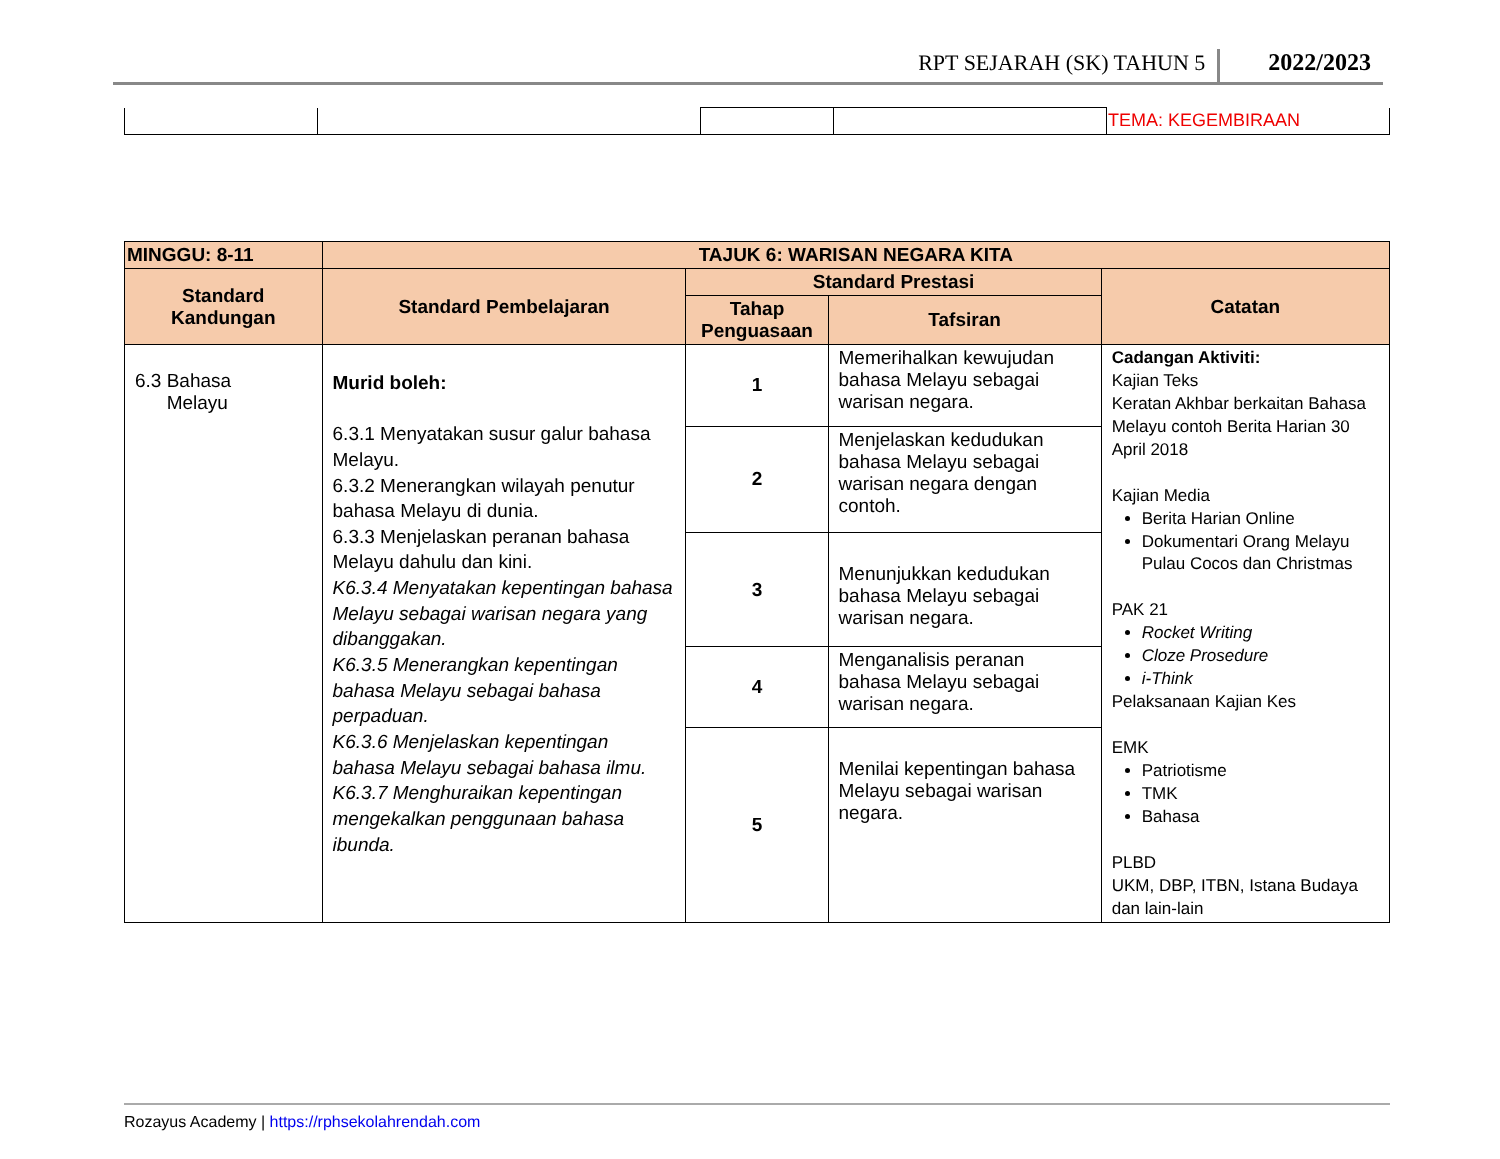RPT SEJARAH (SK) TAHUN 5 2022/2023
| | | | | TEMA: KEGEMBIRAAN |
| MINGGU: 8-11 | TAJUK 6: WARISAN NEGARA KITA | | | |
| --- | --- | --- | --- | --- |
| Standard Kandungan | Standard Pembelajaran | Standard Prestasi | | Catatan |
| | | Tahap Penguasaan | Tafsiran | |
| 6.3 Bahasa Melayu | Murid boleh: 6.3.1 Menyatakan susur galur bahasa Melayu. 6.3.2 Menerangkan wilayah penutur bahasa Melayu di dunia. 6.3.3 Menjelaskan peranan bahasa Melayu dahulu dan kini. K6.3.4 Menyatakan kepentingan bahasa Melayu sebagai warisan negara yang dibanggakan. K6.3.5 Menerangkan kepentingan bahasa Melayu sebagai bahasa perpaduan. K6.3.6 Menjelaskan kepentingan bahasa Melayu sebagai bahasa ilmu. K6.3.7 Menghuraikan kepentingan mengekalkan penggunaan bahasa ibunda. | 1 | Memerihalkan kewujudan bahasa Melayu sebagai warisan negara. | Cadangan Aktiviti: Kajian Teks Keratan Akhbar berkaitan Bahasa Melayu contoh Berita Harian 30 April 2018 Kajian Media Berita Harian Online Dokumentari Orang Melayu Pulau Cocos dan Christmas PAK 21 Rocket Writing Cloze Prosedure i-Think Pelaksanaan Kajian Kes EMK Patriotisme TMK Bahasa PLBD UKM, DBP, ITBN, Istana Budaya dan lain-lain |
| | | 2 | Menjelaskan kedudukan bahasa Melayu sebagai warisan negara dengan contoh. | |
| | | 3 | Menunjukkan kedudukan bahasa Melayu sebagai warisan negara. | |
| | | 4 | Menganalisis peranan bahasa Melayu sebagai warisan negara. | |
| | | 5 | Menilai kepentingan bahasa Melayu sebagai warisan negara. | |
Rozayus Academy | https://rphsekolahrendah.com